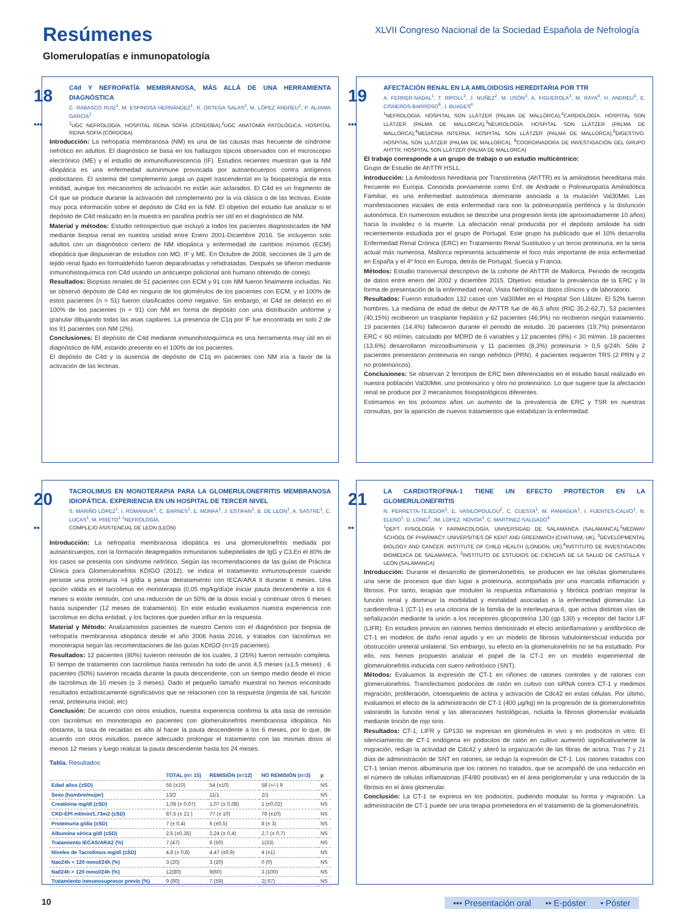Resúmenes
XLVII Congreso Nacional de la Sociedad Española de Nefrología
Glomerulopatías e inmunopatología
18
•••
C4d Y NEFROPATÍA MEMBRANOSA, MÁS ALLÁ DE UNA HERRAMIENTA DIAGNÓSTICA
C. RABASCO RUIZ<sup>1</sup>, M. ESPINOSA HERNÁNDEZ<sup>1</sup>, R. ORTEGA SALAS<sup>2</sup>, M. LÓPEZ ANDREU<sup>1</sup>, P. ALJAMA GARCÍA<sup>1</sup>
<sup>1</sup> UGC NEFROLOGÍA. HOSPITAL REINA SOFÍA (CÓRDOBA),<sup>2</sup>UGC ANATOMÍA PATOLÓGICA. HOSPITAL REINA SOFÍA (CÓRDOBA)
Introducción: La nefropatía membranosa (NM) es una de las causas mas frecuente de síndrome nefrótico en adultos. El diagnóstico se basa en los hallazgos típicos observados con el microscopio electrónico (ME) y el estudio de inmunofluorescencia (IF). Estudios recientes muestran que la NM idiopática es una enfermedad autoinmune provocada por autoanticuerpos contra antígenos podocitarios. El sistema del complemento juega un papel trascendental en la fisiopatología de esta entidad, aunque los mecanismos de activación no están aún aclarados. El C4d es un fragmento de C4 que se produce durante la activación del complemento por la vía clásica o de las lectivas. Existe muy poca información sobre el depósito de C4d en la NM. El objetivo del estudio fue analizar si el depósito de C4d realizado en la muestra en parafina podría ser útil en el diagnóstico de NM.
Material y métodos: Estudio retrospectivo que incluyó a todos los pacientes diagnosticados de NM mediante biopsia renal en nuestra unidad entre Enero 2001-Diciembre 2016. Se incluyeron solo adultos con un diagnóstico certero de NM idiopática y enfermedad de cambios mínimos (ECM) idiopática que dispusieran de estudios con MO, IF y ME. En Octubre de 2008, secciones de 3 µm de tejido renal fijado en formaldehído fueron deparafinadas y rehidratadas. Después se tiñeron mediante inmunohistoquímica con C4d usando un anticuerpo policlonal anti humano obtenido de conejo.
Resultados: Biopsias renales de 51 pacientes con ECM y 91 con NM fueron finalmente incluidas. No se observó depósito de C4d en ninguno de los glomérulos de los pacientes con ECM, y el 100% de estos pacientes (n = 51) fueron clasificados como negativo. Sin embargo, el C4d se detectó en el 100% de los pacientes (n = 91) con NM en forma de depósito con una distribución uniforme y granular dibujando todas las asas capilares. La presencia de C1q por IF fue encontrada en solo 2 de los 91 pacientes con NM (2%).
Conclusiones: El depósito de C4d mediante inmunohistoquímica es una herramienta muy útil en el diagnóstico de NM, estando presente en el 100% de los pacientes.
El depósito de C4d y la ausencia de depósito de C1q en pacientes con NM iría a favor de la activación de las lectinas.
19
•••
AFECTACIÓN RENAL EN LA AMILOIDOSIS HEREDITARIA POR TTR
A. FERRER-NADAL<sup>1</sup>, T. RIPOLL<sup>2</sup>, J. NUÑEZ<sup>2</sup>, M. USÓN<sup>3</sup>, A. FIGUEROLA<sup>3</sup>, M. RAYA<sup>4</sup>, H. ANDREU<sup>5</sup>, E. CISNEROS-BARROSO<sup>6</sup>, J. BUADES<sup>4</sup>
<sup>1</sup> NEFROLOGÍA. HOSPITAL SON LLÀTZER (PALMA DE MALLORCA),<sup>2</sup>CARDIOLOGÍA. HOSPITAL SON LLÀTZER (PALMA DE MALLORCA),<sup>3</sup>NEUROLOGÍA. HOSPITAL SON LLÀTZER (PALMA DE MALLORCA),<sup>4</sup>MEDICINA INTERNA. HOSPITAL SON LLÀTZER (PALMA DE MALLORCA),<sup>5</sup>DIGESTIVO. HOSPITAL SON LLÀTZER (PALMA DE MALLORCA), <sup>6</sup>COORDINADORA DE INVESTIGACIÓN DEL GRUPO AHTTR. HOSPITAL SON LLÀTZER (PALMA DE MALLORCA)
El trabajo corresponde a un grupo de trabajo o un estudio multicéntrico:
Grupo de Estudio de AhTTR HSLL.
Introducción: La Amiloidosis hereditaria por Transtirretina (AhTTR) es la amiloidosis hereditaria más frecuente en Europa. Conocida previamente como Enf. de Andrade o Polineuropatía Amiloidótica Familiar, es una enfermedad autosómica dominante asociada a la mutación Val30Met. Las manifestaciones iniciales de esta enfermedad rara son la polineuropatía periférica y la disfunción autonómica. En numerosos estudios se describe una progresión lenta (de aproximadamente 10 años) hacia la invalidez o la muerte. La afectación renal producida por el depósito amiloide ha sido recientemente estudiada por el grupo de Portugal. Este grupo ha publicado que el 10% desarrolla Enfermedad Renal Crónica (ERC) en Tratamiento Renal Sustitutivo y un tercio proteinuria, en la seria actual más numerosa. Mallorca representa actualmente el foco más importante de esta enfermedad en España y el 4º foco en Europa, detrás de Portugal, Suecia y Francia.
Métodos: Estudio transversal descriptivo de la cohorte de AhTTR de Mallorca. Periodo de recogida de datos entre enero del 2002 y diciembre 2015. Objetivo: estudiar la prevalencia de la ERC y la forma de presentación de la enfermedad renal. Visita Nefrológica: datos clínicos y de laboratorio.
Resultados: Fueron estudiados 132 casos con Val30Met en el Hospital Son Llàtzer. El 52% fueron hombres. La mediana de edad de debut de AhTTR fue de 46,5 años (RIC 35,2-62,7). 53 pacientes (40,15%) recibieron un trasplante hepático y 62 pacientes (46,9%) no recibieron ningún tratamiento. 19 pacientes (14,4%) fallecieron durante el periodo de estudio. 26 pacientes (19,7%) presentaron ERC < 60 ml/min, calculado por MDRD de 6 variables y 12 pacientes (9%) < 30 ml/min. 18 pacientes (13,6%) desarrollaron microalbuminuria y 11 pacientes (8,3%) proteinuria > 0,5 g/24h. Sólo 2 pacientes presentaron proteinuria en rango nefrótico (PRN). 4 pacientes requieron TRS (2 PRN y 2 no proteinúricos).
Conclusiones: Se observan 2 fenotipos de ERC bien diferenciados en el estudio basal realizado en nuestra población Val30Met, uno proteinúrico y otro no proteinúrico. Lo que sugiere que la afectación renal se produce por 2 mecanismos fisiopatológicos diferentes.
Estimamos en los próximos años un aumento de la prevalencia de ERC y TSR en nuestras consultas, por la aparición de nuevos tratamientos que estabilizan la enfermedad.
20
••
TACROLIMUS EN MONOTERAPIA PARA LA GLOMERULONEFRITIS MEMBRANOSA IDIOPÁTICA. EXPERIENCIA EN UN HOSPITAL DE TERCER NIVEL
S. MARIÑO LÓPEZ<sup>1</sup>, I. ROMANIUK<sup>1</sup>, C. BARNES<sup>1</sup>, E. MONFA<sup>1</sup>, J. ESTIFAN<sup>1</sup>, B. DE LEON<sup>1</sup>, A. SASTRE<sup>1</sup>, C. LUCAS<sup>1</sup>, M. PRIETO<sup>1</sup> <sup>1</sup>NEFROLOGÍA.
COMPLEJO ASISTENCIAL DE LEON (LEÓN)
Introducción: La nefropatía membranosa idiopática es una glomerulonefritis mediada por autoanticuerpos, con la formación deagregados inmunitarios subepiteliales de IgG y C3.En el 80% de los casos se presenta con síndrome nefrótico. Según las recomendaciones de las guías de Práctica Clínica para Glomerulonefritis KDIGO (2012), se indica el tratamiento inmunosupresor cuando persiste una proteinuria >4 g/día a pesar detratamiento con IECA/ARA II durante 6 meses. Una opción válida es el tacrolimus en monoterapia (0,05 mg/kg/día)e iniciar pauta descendente a los 6 meses si existe remisión, con una reducción de un 50% de la dosis inicial y continuar otros 6 meses hasta suspender (12 meses de tratamiento). En este estudio evaluamos nuestra experiencia con tacrolimus en dicha entidad, y los factores que pueden influir en la respuesta.
Material y Método: Analizamoslos pacientes de nuestro Centro con el diagnóstico por biopsia de nefropatía membranosa idiopática desde el año 2006 hasta 2016, y tratados con tacrolimus en monoterapia según las recomendaciones de las guías KDIGO (n=15 pacientes).
Resultados: 12 pacientes (80%) tuvieron remisión de los cuales, 3 (25%) fueron remisión completa. El tiempo de tratamiento con tacrolimus hasta remisión ha sido de unos 4,5 meses (±1,5 meses) . 6 pacientes (50%) tuvieron recaida durante la pauta descendente, con un tiempo medio desde el inicio de tacrolimus de 10 meses (± 3 meses). Dado el pequeño tamaño muestral no hemos encontrado resultados estadísticamente significativos que se relacionen con la respuesta (ingesta de sal, función renal, proteinuria inicial, etc)
Conclusión: De acuerdo con otros estudios, nuestra experiencia confirma la alta tasa de remisión con tacrolimus en monoterapia en pacientes con glomerulonefritis membranosa idiopática. No obstante, la tasa de recaidas es alto al hacer la pauta descendente a los 6 meses, por lo que, de acuerdo con otros estudios, parece adecuado prolongar el tratamiento con las mismas dosis al menos 12 meses y luego realizar la pauta descendente hasta los 24 meses.
Tabla. Resultados
| | TOTAL (n= 15) | REMISIÓN (n=12) | NO REMISIÓN (n=3) | p |
| --- | --- | --- | --- | --- |
| Edad años (±SD) | 55 (±10) | 54 (±10) | 58 (+/-) 9 | NS |
| Sexo (hombre/mujer) | 13/2 | 11/1 | 2/1 | NS |
| Creatinina mg/dl (±SD) | 1,08 (± 0,07) | 1,07 (± 0,08) | 1 (±0,02) | NS |
| CKD-EPI ml/min/1,73m2 (±SD) | 87,5 (± 21 ) | 77 (± 10) | 76 (±10) | NS |
| Proteinuria g/día (±SD) | 7 (± 0,4) | 6 (±0,5) | 8 (± 3) | NS |
| Albumina sérica g/dl (±SD) | 2,5 (±0,35) | 2,24 (± 0,4) | 2,7 (± 0,7) | NS |
| Tratamiento IECAS/ARA2 (%) | 7 (47) | 6 (50) | 1(33) | NS |
| Niveles de Tacrolimus mg/dl (±SD) | 4,8 (± 0,8) | 4,47 (±0,9) | 4 (±1) | NS |
| Nao24h < 120 mmol/24h (%) | 3 (20) | 3 (20) | 0 (0) | NS |
| Na024h > 120 mmol/24h (%) | 12(80) | 9(60) | 3 (100) | NS |
| Tratamiento inmunosupresor previo (%) | 9 (60) | 7 (59) | 2( 67) | NS |
21
••
LA CARDIOTROFINA-1 TIENE UN EFECTO PROTECTOR EN LA GLOMERULONEFRITIS
N. PERRETTA-TEJEDOR<sup>1</sup>, E. VASILOPOULOU<sup>2</sup>, C. CUESTA<sup>1</sup>, M. PANIAGUA<sup>1</sup>, I. FUENTES-CALVO<sup>1</sup>, N. ELENO<sup>1</sup>, D. LONG<sup>3</sup>, JM. LOPEZ- NOVOA<sup>1</sup>, C. MARTINEZ-SALGADO<sup>4</sup>
<sup>1</sup> DEPT. FISIOLOGÍA Y FARMACOLOGÍA. UNIVERSIDAD DE SALAMANCA (SALAMANCA),<sup>2</sup>MEDWAY SCHOOL OF PHARMACY. UNIVERSITIES OF KENT AND GREENWICH (CHATHAM, UK), <sup>3</sup>DEVELOPMENTAL BIOLOGY AND CANCER. INSTITUTE OF CHILD HEALTH (LONDON, UK),<sup>4</sup>INSTITUTO DE INVESTIGACIÓN BIOMÉDICA DE SALAMANCA. <sup>2</sup>INSTITUTO DE ESTUDIOS DE CIENCIAS DE LA SALUD DE CASTILLA Y LEÓN (SALAMANCA)
Introducción: Durante el desarrollo de glomerulonefritis, se producen en las células glomerulares una serie de procesos que dan lugar a proteinuria, acompañada por una marcada inflamación y fibrosis. Por tanto, terapias que modulen la respuesta inflamatoria y fibrótica podrían mejorar la función renal y disminuir la morbilidad y mortalidad asociadas a la enfermedad glomerular. La cardiotrofina-1 (CT-1) es una citocina de la familia de la interleuquina-6, que activa distintas vías de señalización mediante la unión a los receptores glicoproteína 130 (gp 130) y receptor del factor LIF (LIFR). En estudios previos en ratones hemos demostrado el efecto antiinflamatorio y antifibrótico de CT-1 en modelos de daño renal agudo y en un modelo de fibrosis tubulointersticial inducida por obstrucción ureteral unilateral. Sin embargo, su efecto en la glomerulonefritis no se ha estudiado. Por ello, nos hemos propuesto analizar el papel de la CT-1 en un modelo experimental de glomerulonefritis inducida con suero nefrotóxico (SNT).
Métodos: Evaluamos la expresión de CT-1 en riñones de ratones controles y de ratones con glomerulonefritis. Transfectamos podocitos de ratón en cultivo con siRNA contra CT-1 y medimos migración, proliferación, citoesqueleto de actina y activación de Cdc42 en estas células. Por último, evaluamos el efecto de la administración de CT-1 (400 µg/kg) en la progresión de la glomerulonefritis valorando la función renal y las alteraciones histológicas, ncluida la fibrosis glomerular evaluada mediante tinción de rojo sirio.
Resultados: CT-1, LIFR y GP130 se expresan en glomérulos in vivo y en podocitos in vitro. El silenciamiento de CT-1 endógena en podocitos de ratón en cultivo aumentó significativamente la migración, redujo la actividad de Cdc42 y alteró la organización de las fibras de actina. Tras 7 y 21 días de administración de SNT en ratones, se redujo la expresión de CT-1. Los ratones tratados con CT-1 tenían menos albuminuria que los ratones no tratados, que se acompañó de una reducción en el número de células inflamatorias (F4/80 positivas) en el área periglomerular y una reducción de la fibrosis en el área glomerular.
Conclusión: La CT-1 se expresa en los podocitos, pudiendo modular su forma y migración. La administración de CT-1 puede ser una terapia prometedora en el tratamiento de la glomerulonefritis.
10 ••• Presentación oral •• E-póster • Póster